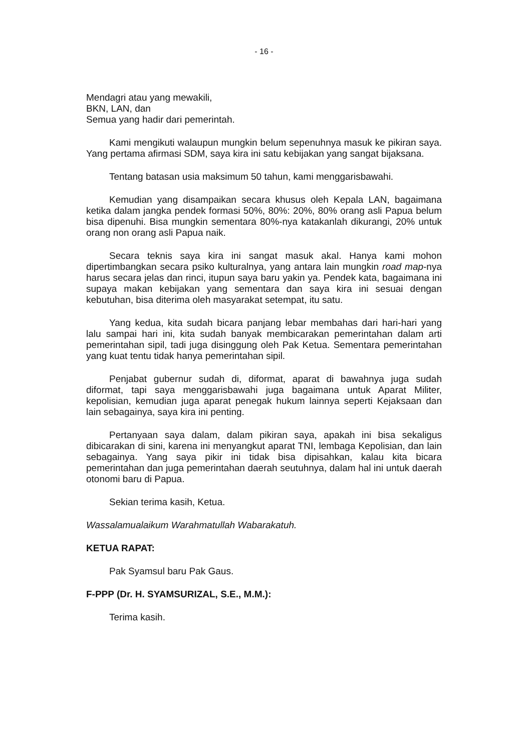- 16 -
Mendagri atau yang mewakili,
BKN, LAN, dan
Semua yang hadir dari pemerintah.
Kami mengikuti walaupun mungkin belum sepenuhnya masuk ke pikiran saya. Yang pertama afirmasi SDM, saya kira ini satu kebijakan yang sangat bijaksana.
Tentang batasan usia maksimum 50 tahun, kami menggarisbawahi.
Kemudian yang disampaikan secara khusus oleh Kepala LAN, bagaimana ketika dalam jangka pendek formasi 50%, 80%: 20%, 80% orang asli Papua belum bisa dipenuhi. Bisa mungkin sementara 80%-nya katakanlah dikurangi, 20% untuk orang non orang asli Papua naik.
Secara teknis saya kira ini sangat masuk akal. Hanya kami mohon dipertimbangkan secara psiko kulturalnya, yang antara lain mungkin road map-nya harus secara jelas dan rinci, itupun saya baru yakin ya. Pendek kata, bagaimana ini supaya makan kebijakan yang sementara dan saya kira ini sesuai dengan kebutuhan, bisa diterima oleh masyarakat setempat, itu satu.
Yang kedua, kita sudah bicara panjang lebar membahas dari hari-hari yang lalu sampai hari ini, kita sudah banyak membicarakan pemerintahan dalam arti pemerintahan sipil, tadi juga disinggung oleh Pak Ketua. Sementara pemerintahan yang kuat tentu tidak hanya pemerintahan sipil.
Penjabat gubernur sudah di, diformat, aparat di bawahnya juga sudah diformat, tapi saya menggarisbawahi juga bagaimana untuk Aparat Militer, kepolisian, kemudian juga aparat penegak hukum lainnya seperti Kejaksaan dan lain sebagainya, saya kira ini penting.
Pertanyaan saya dalam, dalam pikiran saya, apakah ini bisa sekaligus dibicarakan di sini, karena ini menyangkut aparat TNI, lembaga Kepolisian, dan lain sebagainya. Yang saya pikir ini tidak bisa dipisahkan, kalau kita bicara pemerintahan dan juga pemerintahan daerah seutuhnya, dalam hal ini untuk daerah otonomi baru di Papua.
Sekian terima kasih, Ketua.
Wassalamualaikum Warahmatullah Wabarakatuh.
KETUA RAPAT:
Pak Syamsul baru Pak Gaus.
F-PPP (Dr. H. SYAMSURIZAL, S.E., M.M.):
Terima kasih.